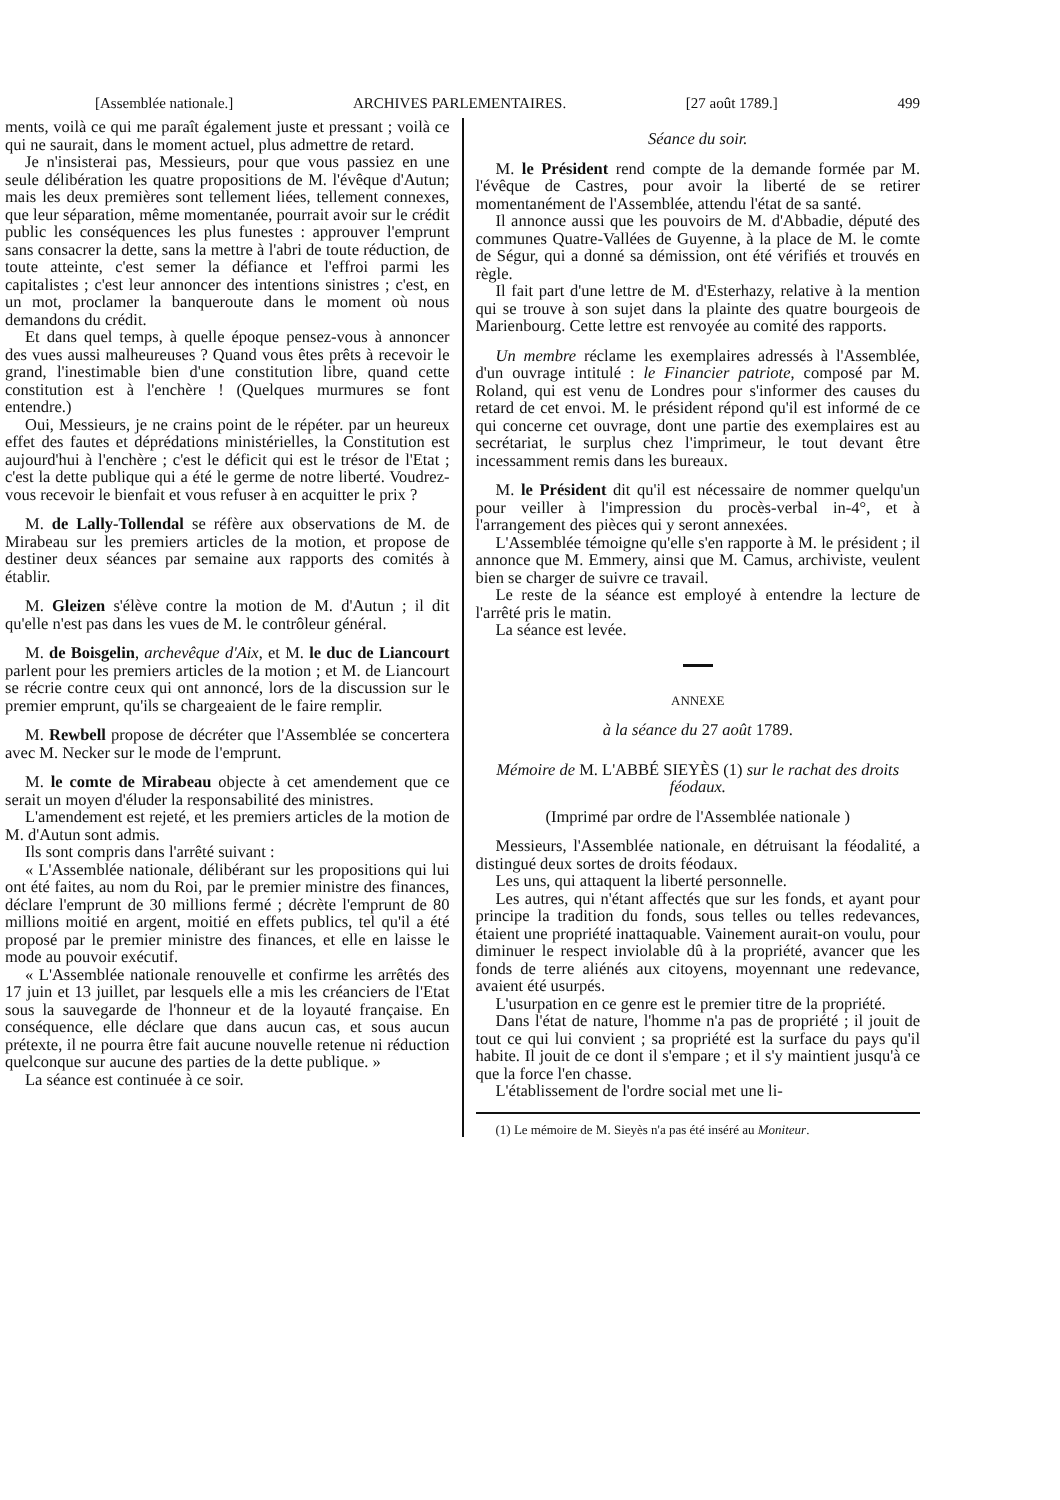[Assemblée nationale.] ARCHIVES PARLEMENTAIRES. [27 août 1789.] 499
ments, voilà ce qui me paraît également juste et pressant ; voilà ce qui ne saurait, dans le moment actuel, plus admettre de retard.
Je n'insisterai pas, Messieurs, pour que vous passiez en une seule délibération les quatre propositions de M. l'évêque d'Autun; mais les deux premières sont tellement liées, tellement connexes, que leur séparation, même momentanée, pourrait avoir sur le crédit public les conséquences les plus funestes : approuver l'emprunt sans consacrer la dette, sans la mettre à l'abri de toute réduction, de toute atteinte, c'est semer la défiance et l'effroi parmi les capitalistes ; c'est leur annoncer des intentions sinistres ; c'est, en un mot, proclamer la banqueroute dans le moment où nous demandons du crédit.
Et dans quel temps, à quelle époque pensez-vous à annoncer des vues aussi malheureuses ? Quand vous êtes prêts à recevoir le grand, l'inestimable bien d'une constitution libre, quand cette constitution est à l'enchère ! (Quelques murmures se font entendre.)
Oui, Messieurs, je ne crains point de le répéter. par un heureux effet des fautes et déprédations ministérielles, la Constitution est aujourd'hui à l'enchère ; c'est le déficit qui est le trésor de l'Etat ; c'est la dette publique qui a été le germe de notre liberté. Voudrez-vous recevoir le bienfait et vous refuser à en acquitter le prix ?
M. de Lally-Tollendal se réfère aux observations de M. de Mirabeau sur les premiers articles de la motion, et propose de destiner deux séances par semaine aux rapports des comités à établir.
M. Gleizen s'élève contre la motion de M. d'Autun ; il dit qu'elle n'est pas dans les vues de M. le contrôleur général.
M. de Boisgelin, archevêque d'Aix, et M. le duc de Liancourt parlent pour les premiers articles de la motion ; et M. de Liancourt se récrie contre ceux qui ont annoncé, lors de la discussion sur le premier emprunt, qu'ils se chargeaient de le faire remplir.
M. Rewbell propose de décréter que l'Assemblée se concertera avec M. Necker sur le mode de l'emprunt.
M. le comte de Mirabeau objecte à cet amendement que ce serait un moyen d'éluder la responsabilité des ministres.
L'amendement est rejeté, et les premiers articles de la motion de M. d'Autun sont admis.
Ils sont compris dans l'arrêté suivant :
« L'Assemblée nationale, délibérant sur les propositions qui lui ont été faites, au nom du Roi, par le premier ministre des finances, déclare l'emprunt de 30 millions fermé ; décrète l'emprunt de 80 millions moitié en argent, moitié en effets publics, tel qu'il a été proposé par le premier ministre des finances, et elle en laisse le mode au pouvoir exécutif.
« L'Assemblée nationale renouvelle et confirme les arrêtés des 17 juin et 13 juillet, par lesquels elle a mis les créanciers de l'Etat sous la sauvegarde de l'honneur et de la loyauté française. En conséquence, elle déclare que dans aucun cas, et sous aucun prétexte, il ne pourra être fait aucune nouvelle retenue ni réduction quelconque sur aucune des parties de la dette publique. »
La séance est continuée à ce soir.
Séance du soir.
M. le Président rend compte de la demande formée par M. l'évêque de Castres, pour avoir la liberté de se retirer momentanément de l'Assemblée, attendu l'état de sa santé.
Il annonce aussi que les pouvoirs de M. d'Abbadie, député des communes Quatre-Vallées de Guyenne, à la place de M. le comte de Ségur, qui a donné sa démission, ont été vérifiés et trouvés en règle.
Il fait part d'une lettre de M. d'Esterhazy, relative à la mention qui se trouve à son sujet dans la plainte des quatre bourgeois de Marienbourg. Cette lettre est renvoyée au comité des rapports.
Un membre réclame les exemplaires adressés à l'Assemblée, d'un ouvrage intitulé : le Financier patriote, composé par M. Roland, qui est venu de Londres pour s'informer des causes du retard de cet envoi. M. le président répond qu'il est informé de ce qui concerne cet ouvrage, dont une partie des exemplaires est au secrétariat, le surplus chez l'imprimeur, le tout devant être incessamment remis dans les bureaux.
M. le Président dit qu'il est nécessaire de nommer quelqu'un pour veiller à l'impression du procès-verbal in-4°, et à l'arrangement des pièces qui y seront annexées.
L'Assemblée témoigne qu'elle s'en rapporte à M. le président ; il annonce que M. Emmery, ainsi que M. Camus, archiviste, veulent bien se charger de suivre ce travail.
Le reste de la séance est employé à entendre la lecture de l'arrêté pris le matin.
La séance est levée.
ANNEXE
à la séance du 27 août 1789.
Mémoire de M. L'ABBÉ SIEYÈS (1) sur le rachat des droits féodaux.
(Imprimé par ordre de l'Assemblée nationale )
Messieurs, l'Assemblée nationale, en détruisant la féodalité, a distingué deux sortes de droits féodaux.
Les uns, qui attaquent la liberté personnelle.
Les autres, qui n'étant affectés que sur les fonds, et ayant pour principe la tradition du fonds, sous telles ou telles redevances, étaient une propriété inattaquable. Vainement aurait-on voulu, pour diminuer le respect inviolable dû à la propriété, avancer que les fonds de terre aliénés aux citoyens, moyennant une redevance, avaient été usurpés.
L'usurpation en ce genre est le premier titre de la propriété.
Dans l'état de nature, l'homme n'a pas de propriété ; il jouit de tout ce qui lui convient ; sa propriété est la surface du pays qu'il habite. Il jouit de ce dont il s'empare ; et il s'y maintient jusqu'à ce que la force l'en chasse.
L'établissement de l'ordre social met une li-
(1) Le mémoire de M. Sieyès n'a pas été inséré au Moniteur.